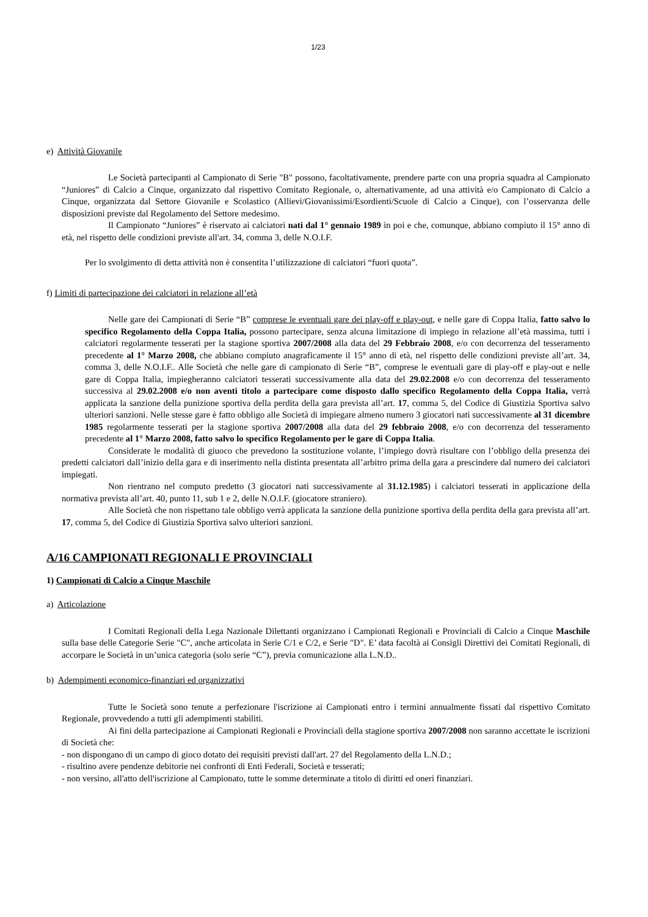1/23
e) Attività Giovanile
Le Società partecipanti al Campionato di Serie "B" possono, facoltativamente, prendere parte con una propria squadra al Campionato “Juniores” di Calcio a Cinque, organizzato dal rispettivo Comitato Regionale, o, alternativamente, ad una attività e/o Campionato di Calcio a Cinque, organizzata dal Settore Giovanile e Scolastico (Allievi/Giovanissimi/Esordienti/Scuole di Calcio a Cinque), con l’osservanza delle disposizioni previste dal Regolamento del Settore medesimo.
Il Campionato “Juniores” è riservato ai calciatori nati dal 1° gennaio 1989 in poi e che, comunque, abbiano compiuto il 15° anno di età, nel rispetto delle condizioni previste all'art. 34, comma 3, delle N.O.I.F.
Per lo svolgimento di detta attività non è consentita l’utilizzazione di calciatori “fuori quota”.
f) Limiti di partecipazione dei calciatori in relazione all’età
Nelle gare dei Campionati di Serie “B” comprese le eventuali gare dei play-off e play-out, e nelle gare di Coppa Italia, fatto salvo lo specifico Regolamento della Coppa Italia, possono partecipare, senza alcuna limitazione di impiego in relazione all’età massima, tutti i calciatori regolarmente tesserati per la stagione sportiva 2007/2008 alla data del 29 Febbraio 2008, e/o con decorrenza del tesseramento precedente al 1° Marzo 2008, che abbiano compiuto anagraficamente il 15° anno di età, nel rispetto delle condizioni previste all’art. 34, comma 3, delle N.O.I.F.. Alle Società che nelle gare di campionato di Serie “B”, comprese le eventuali gare di play-off e play-out e nelle gare di Coppa Italia, impiegheranno calciatori tesserati successivamente alla data del 29.02.2008 e/o con decorrenza del tesseramento successiva al 29.02.2008 e/o non aventi titolo a partecipare come disposto dallo specifico Regolamento della Coppa Italia, verrà applicata la sanzione della punizione sportiva della perdita della gara prevista all’art. 17, comma 5, del Codice di Giustizia Sportiva salvo ulteriori sanzioni. Nelle stesse gare è fatto obbligo alle Società di impiegare almeno numero 3 giocatori nati successivamente al 31 dicembre 1985 regolarmente tesserati per la stagione sportiva 2007/2008 alla data del 29 febbraio 2008, e/o con decorrenza del tesseramento precedente al 1° Marzo 2008, fatto salvo lo specifico Regolamento per le gare di Coppa Italia.
Considerate le modalità di giuoco che prevedono la sostituzione volante, l’impiego dovrà risultare con l’obbligo della presenza dei predetti calciatori dall’inizio della gara e di inserimento nella distinta presentata all’arbitro prima della gara a prescindere dal numero dei calciatori impiegati.
Non rientrano nel computo predetto (3 giocatori nati successivamente al 31.12.1985) i calciatori tesserati in applicazione della normativa prevista all’art. 40, punto 11, sub 1 e 2, delle N.O.I.F. (giocatore straniero).
Alle Società che non rispettano tale obbligo verrà applicata la sanzione della punizione sportiva della perdita della gara prevista all’art. 17, comma 5, del Codice di Giustizia Sportiva salvo ulteriori sanzioni.
A/16 CAMPIONATI REGIONALI E PROVINCIALI
1) Campionati di Calcio a Cinque Maschile
a) Articolazione
I Comitati Regionali della Lega Nazionale Dilettanti organizzano i Campionati Regionali e Provinciali di Calcio a Cinque Maschile sulla base delle Categorie Serie "C", anche articolata in Serie C/1 e C/2, e Serie "D". E’ data facoltà ai Consigli Direttivi dei Comitati Regionali, di accorpare le Società in un’unica categoria (solo serie “C”), previa comunicazione alla L.N.D..
b) Adempimenti economico-finanziari ed organizzativi
Tutte le Società sono tenute a perfezionare l'iscrizione ai Campionati entro i termini annualmente fissati dal rispettivo Comitato Regionale, provvedendo a tutti gli adempimenti stabiliti.
Ai fini della partecipazione ai Campionati Regionali e Provinciali della stagione sportiva 2007/2008 non saranno accettate le iscrizioni di Società che:
- non dispongano di un campo di gioco dotato dei requisiti previsti dall'art. 27 del Regolamento della L.N.D.;
- risultino avere pendenze debitorie nei confronti di Enti Federali, Società e tesserati;
- non versino, all'atto dell'iscrizione al Campionato, tutte le somme determinate a titolo di diritti ed oneri finanziari.